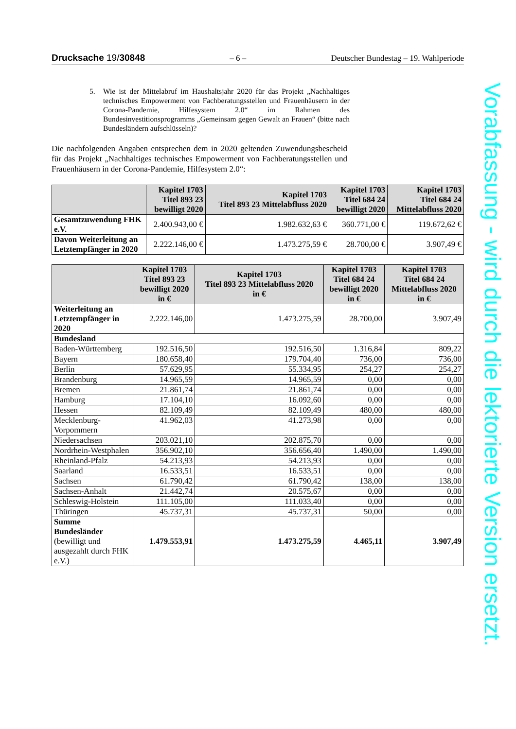Drucksache 19/30848 – 6 – Deutscher Bundestag – 19. Wahlperiode
5. Wie ist der Mittelabruf im Haushaltsjahr 2020 für das Projekt „Nachhaltiges technisches Empowerment von Fachberatungsstellen und Frauenhäusern in der Corona-Pandemie, Hilfesystem 2.0“ im Rahmen des Bundesinvestitionsprogramms „Gemeinsam gegen Gewalt an Frauen“ (bitte nach Bundesländern aufschlüsseln)?
Die nachfolgenden Angaben entsprechen dem in 2020 geltenden Zuwendungsbescheid für das Projekt „Nachhaltiges technisches Empowerment von Fachberatungsstellen und Frauenhäusern in der Corona-Pandemie, Hilfesystem 2.0“:
| | Kapitel 1703 Titel 893 23 bewilligt 2020 | Kapitel 1703 Titel 893 23 Mittelabfluss 2020 | Kapitel 1703 Titel 684 24 bewilligt 2020 | Kapitel 1703 Titel 684 24 Mittelabfluss 2020 |
| --- | --- | --- | --- | --- |
| Gesamtzuwendung FHK e.V. | 2.400.943,00 € | 1.982.632,63 € | 360.771,00 € | 119.672,62 € |
| Davon Weiterleitung an Letztempfänger in 2020 | 2.222.146,00 € | 1.473.275,59 € | 28.700,00 € | 3.907,49 € |
| | Kapitel 1703 Titel 893 23 bewilligt 2020 in € | Kapitel 1703 Titel 893 23 Mittelabfluss 2020 in € | Kapitel 1703 Titel 684 24 bewilligt 2020 in € | Kapitel 1703 Titel 684 24 Mittelabfluss 2020 in € |
| --- | --- | --- | --- | --- |
| Weiterleitung an Letztempfänger in 2020 | 2.222.146,00 | 1.473.275,59 | 28.700,00 | 3.907,49 |
| Bundesland | | | | |
| Baden-Württemberg | 192.516,50 | 192.516,50 | 1.316,84 | 809,22 |
| Bayern | 180.658,40 | 179.704,40 | 736,00 | 736,00 |
| Berlin | 57.629,95 | 55.334,95 | 254,27 | 254,27 |
| Brandenburg | 14.965,59 | 14.965,59 | 0,00 | 0,00 |
| Bremen | 21.861,74 | 21.861,74 | 0,00 | 0,00 |
| Hamburg | 17.104,10 | 16.092,60 | 0,00 | 0,00 |
| Hessen | 82.109,49 | 82.109,49 | 480,00 | 480,00 |
| Mecklenburg-Vorpommern | 41.962,03 | 41.273,98 | 0,00 | 0,00 |
| Niedersachsen | 203.021,10 | 202.875,70 | 0,00 | 0,00 |
| Nordrhein-Westphalen | 356.902,10 | 356.656,40 | 1.490,00 | 1.490,00 |
| Rheinland-Pfalz | 54.213,93 | 54.213,93 | 0,00 | 0,00 |
| Saarland | 16.533,51 | 16.533,51 | 0,00 | 0,00 |
| Sachsen | 61.790,42 | 61.790,42 | 138,00 | 138,00 |
| Sachsen-Anhalt | 21.442,74 | 20.575,67 | 0,00 | 0,00 |
| Schleswig-Holstein | 111.105,00 | 111.033,40 | 0,00 | 0,00 |
| Thüringen | 45.737,31 | 45.737,31 | 50,00 | 0,00 |
| Summe Bundesländer (bewilligt und ausgezahlt durch FHK e.V.) | 1.479.553,91 | 1.473.275,59 | 4.465,11 | 3.907,49 |
Vorabfassung - wird durch die lektorierte Version ersetzt.